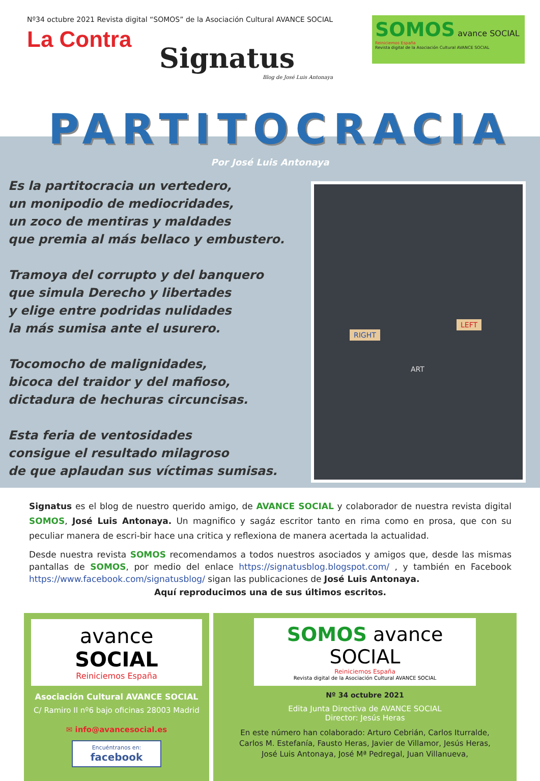Nº34 octubre 2021 Revista digital “SOMOS” de la Asociación Cultural AVANCE SOCIAL
La Contra
Signatus
Blog de José Luis Antonaya
SOMOS avance SOCIAL
Reiniciemos España
Revista digital de la Asociación Cultural AVANCE SOCIAL
PARTITOCRACIA
Por José Luis Antonaya
Es la partitocracia un vertedero,
un monipodio de mediocridades,
un zoco de mentiras y maldades
que premia al más bellaco y embustero.
Tramoya del corrupto y del banquero
que simula Derecho y libertades
y elige entre podridas nulidades
la más sumisa ante el usurero.
Tocomocho de malignidades,
bicoca del traidor y del mafioso,
dictadura de hechuras circuncisas.
Esta feria de ventosidades
consigue el resultado milagroso
de que aplaudan sus víctimas sumisas.
RIGHT
LEFT
ART
Signatus es el blog de nuestro querido amigo, de AVANCE SOCIAL y colaborador de nuestra revista digital SOMOS, José Luis Antonaya. Un magnifico y sagáz escritor tanto en rima como en prosa, que con su peculiar manera de escri-bir hace una critica y reflexiona de manera acertada la actualidad.
Desde nuestra revista SOMOS recomendamos a todos nuestros asociados y amigos que, desde las mismas pantallas de SOMOS, por medio del enlace https://signatusblog.blogspot.com/ , y también en Facebook https://www.facebook.com/signatusblog/ sigan las publicaciones de José Luis Antonaya.
Aquí reproducimos una de sus últimos escritos.
avance SOCIAL
Reiniciemos España
Asociación Cultural AVANCE SOCIAL
C/ Ramiro II nº6 bajo oficinas 28003 Madrid
✉ info@avancesocial.es
Encuéntranos en:
facebook
SOMOS avance SOCIAL
Reiniciemos España
Revista digital de la Asociación Cultural AVANCE SOCIAL
Nº 34 octubre 2021
Edita Junta Directiva de AVANCE SOCIAL
Director: Jesús Heras
En este número han colaborado: Arturo Cebrián, Carlos Iturralde,
Carlos M. Estefanía, Fausto Heras, Javier de Villamor, Jesús Heras,
José Luis Antonaya, José Mª Pedregal, Juan Villanueva,